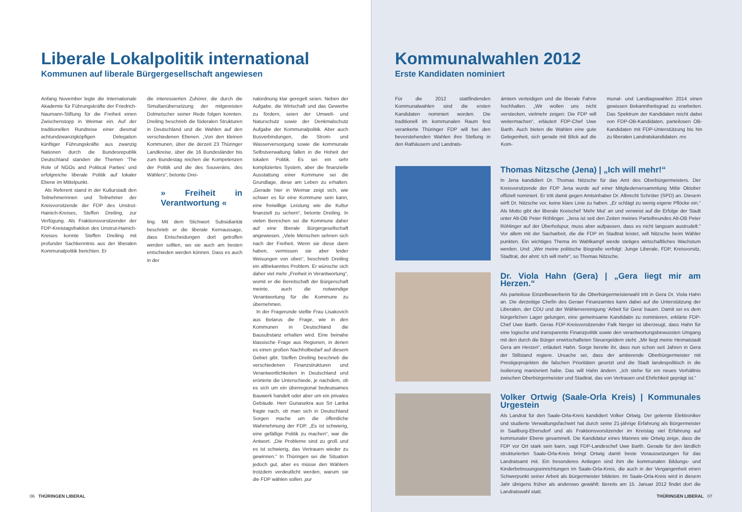Liberale Lokalpolitik international
Kommunen auf liberale Bürgergesellschaft angewiesen
Anfang November legte die Internationale Akademie für Führungskräfte der Friedrich-Naumann-Stiftung für die Freiheit einen Zwischenstopp in Weimar ein. Auf der traditionellen Rundreise einer diesmal achtundzwanzigköpfigen Delegation künftiger Führungskräfte aus zwanzig Nationen durch die Bundesrepublik Deutschland standen die Themen ‘The Role of NGOs and Political Parties’ und erfolgreiche liberale Politik auf lokaler Ebene im Mittelpunkt.
Als Referent stand in der Kulturstadt den Teilnehmerinnen und Teilnehmer der Kreisvorsitzende der FDP des Unstrut-Hainich-Kreises, Steffen Dreiling, zur Verfügung. Als Fraktionsvorsitzender der FDP-Kreistagsfraktion des Unstrut-Hainich-Kreises konnte Steffen Dreiling mit profunder Sachkenntnis aus der liberalen Kommunalpolitik berichten. Er
die interessierten Zuhörer, die durch die Simultanübersetzung der mitgereisten Dolmetscher seiner Rede folgen konnten. Dreiling beschrieb die föderalen Strukturen in Deutschland und die Wahlen auf den verschiedenen Ebenen. „Von den kleinen Kommunen, über die derzeit 23 Thüringer Landkreise, über die 16 Bundesländer bis zum Bundestag reichen die Kompetenzen der Politik und die des Souveräns, des Wählers“, betonte Drei-
» Freiheit in Verantwortung «
ling. Mit dem Stichwort Subsidiarität beschrieb er die liberale Kernaussage, dass Entscheidungen dort getroffen werden sollten, wo sie auch am besten entschieden werden können. Dass es auch in der
nalordnung klar geregelt seien. Neben der Aufgabe, die Wirtschaft und das Gewerbe zu fördern, seien der Umwelt- und Naturschutz sowie der Denkmalschutz Aufgabe der Kommunalpolitik. Aber auch Busverbindungen, die Strom- und Wasserversorgung sowie die kommunale Selbstverwaltung fallen in die Hoheit der lokalen Politik. Es sei ein sehr kompliziertes System, aber die finanzielle Ausstattung einer Kommune sei die Grundlage, diese am Leben zu erhalten. „Gerade hier in Weimar zeigt sich, wie schwer es für eine Kommune sein kann, eine freiwillige Leistung wie die Kultur finanziell zu sichern“, betonte Dreiling. In vielen Bereichen sei die Kommune daher auf eine liberale Bürgergesellschaft angewiesen. „Viele Menschen sehnen sich nach der Freiheit. Wenn sie diese dann haben, vermissen sie aber leider Weisungen von oben“, beschrieb Dreiling ein altbekanntes Problem. Er wünsche sich daher viel mehr „Freiheit in Verantwortung“, womit er die Bereitschaft der Bürgerschaft meinte, auch die notwendige Verantwortung für die Kommune zu übernehmen.
In der Fragerunde stellte Frau Lisakovich aus Belarus die Frage, wie in den Kommunen in Deutschland die Bausubstanz erhalten wird. Eine beinahe klassische Frage aus Regionen, in denen es einen großen Nachholbedarf auf diesem Gebiet gibt. Steffen Dreiling beschrieb die verschiedenen Finanzstrukturen und Verantwortlichkeiten in Deutschland und erörterte die Unterschiede, je nachdem, ob es sich um ein überregional bedeutsames Bauwerk handelt oder aber um ein privates Gebäude. Herr Gunasekra aus Sri Lanka fragte nach, ob man sich in Deutschland Sorgen mache um die öffentliche Wahrnehmung der FDP. „Es ist schwierig, eine gefällige Politik zu machen“, war die Antwort. „Die Probleme sind zu groß und es ist schwierig, das Vertrauen wieder zu gewinnen.“ In Thüringen sei die Situation jedoch gut, aber es müsse den Wählern trotzdem verdeutlicht werden, warum sie die FDP wählen sollen. pur
06 THÜRINGEN LIBERAL
Kommunalwahlen 2012
Erste Kandidaten nominiert
Für die 2012 stattfindenden Kommunalwahlen sind die ersten Kandidaten nominiert worden. Die traditionell im kommunalen Raum fest verankerte Thüringer FDP will bei den bevorstehenden Wahlen ihre Stellung in den Rathäusern und Landrats-
ämtern verteidigen und die liberale Fahne hochhalten. „Wir wollen uns nicht verstecken, vielmehr zeigen: Die FDP will weitermachen“, erläutert FDP-Chef Uwe Barth. Auch bieten die Wahlen eine gute Gelegenheit, sich gerade mit Blick auf die Kom-
munal- und Landtagswahlen 2014 einen gewissen Bekanntheitsgrad zu erarbeiten. Das Spektrum der Kandidaten reicht dabei von FDP-OB-Kandidaten, parteilosen OB-Kandidaten mit FDP-Unterstützung bis hin zu liberalen Landratskandidaten. ms
Thomas Nitzsche (Jena) | „Ich will mehr!“
In Jena kandidiert Dr. Thomas Nitzsche für das Amt des Oberbürgermeisters. Der Kreisvorsitzende der FDP Jena wurde auf einer Mitgliederversammlung Mitte Oktober offiziell nominiert. Er tritt damit gegen Amtsinhaber Dr. Albrecht Schröter (SPD) an. Diesem wirft Dr. Nitzsche vor, keine klare Linie zu haben. „Er schlägt zu wenig eigene Pflöcke ein.“ Als Motto gibt der liberale Kreischef ‘Mehr Mut’ an und verweist auf die Erfolge der Stadt unter Alt-OB Peter Röhlinger. „Jena ist seit den Zeiten meines Parteifreundes Alt-OB Peter Röhlinger auf der Überholspur, muss aber aufpassen, dass es nicht langsam austrudelt.“ Vor allem mit der Sacharbeit, die die FDP im Stadtrat leistet, will Nitzsche beim Wähler punkten. Ein wichtiges Thema im Wahlkampf werde stetiges wirtschaftliches Wachstum werden. Und: „Wer meine politische Biografie verfolgt: Junge Liberale, FDP, Kreisvorsitz, Stadtrat, der ahnt: Ich will mehr“, so Thomas Nitzsche.
Dr. Viola Hahn (Gera) | „Gera liegt mir am Herzen.“
Als parteilose Einzelbewerberin für die Oberbürgermeisterwahl tritt in Gera Dr. Viola Hahn an. Die derzeitige Chefin des Geraer Finanzamtes kann dabei auf die Unterstützung der Liberalen, der CDU und der Wählervereinigung ‘Arbeit für Gera’ bauen. Damit sei es dem bürgerlichen Lager gelungen, eine gemeinsame Kandidatin zu nominieren, erklärte FDP-Chef Uwe Barth. Geras FDP-Kreisvorsitzender Falk Nerger ist überzeugt, dass Hahn für eine logische und transparente Finanzpolitik sowie den verantwortungsbewussten Umgang mit den durch die Bürger erwirtschafteten Steuergeldern steht. „Mir liegt meine Heimatstadt Gera am Herzen“, erläutert Hahn. Sorge bereite ihr, dass nun schon seit Jahren in Gera der Stillstand regiere. Ursache sei, dass der amtierende Oberbürgermeister mit Prestigeprojekten die falschen Prioritäten gesetzt und die Stadt landespolitisch in die Isolierung manövriert habe. Das will Hahn ändern. „Ich stehe für ein neues Verhältnis zwischen Oberbürgermeister und Stadtrat, das von Vertrauen und Ehrlichkeit geprägt ist.“
Volker Ortwig (Saale-Orla Kreis) | Kommunales Urgestein
Als Landrat für den Saale-Orla-Kreis kandidiert Volker Ortwig. Der gelernte Elektroniker und studierte Verwaltungsfachwirt hat durch seine 21-jährige Erfahrung als Bürgermeister in Saalburg-Ebersdorf und als Fraktionsvorsitzender im Kreistag viel Erfahrung auf kommunaler Ebene gesammelt. Die Kandidatur eines Mannes wie Ortwig zeige, dass die FDP vor Ort stark sein kann, sagt FDP-Landeschef Uwe Barth. Gerade für den ländlich strukturierten Saale-Orla-Kreis bringt Ortwig damit beste Voraussetzungen für das Landratsamt mit. Ein besonderes Anliegen sind ihm die kommunalen Bildungs- und Kinderbetreuungseinrichtungen im Saale-Orla-Kreis, die auch in der Vergangenheit einen Schwerpunkt seiner Arbeit als Bürgermeister bildeten. Im Saale-Orla-Kreis wird in diesem Jahr übrigens früher als anderswo gewählt: Bereits am 15. Januar 2012 findet dort die Landratswahl statt.
THÜRINGEN LIBERAL 07